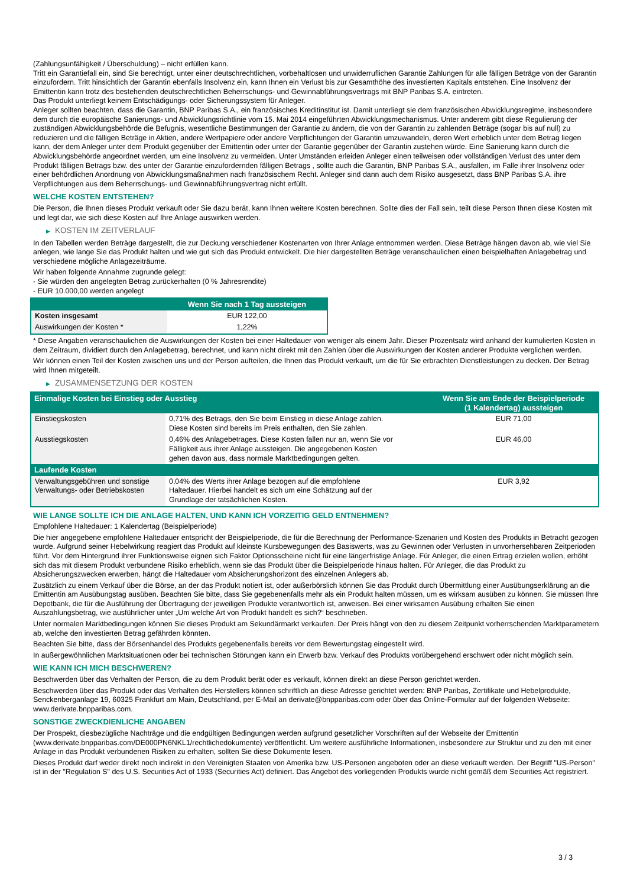(Zahlungsunfähigkeit / Überschuldung) – nicht erfüllen kann.
Tritt ein Garantiefall ein, sind Sie berechtigt, unter einer deutschrechtlichen, vorbehaltlosen und unwiderruflichen Garantie Zahlungen für alle fälligen Beträge von der Garantin einzufordern. Tritt hinsichtlich der Garantin ebenfalls Insolvenz ein, kann Ihnen ein Verlust bis zur Gesamthöhe des investierten Kapitals entstehen. Eine Insolvenz der Emittentin kann trotz des bestehenden deutschrechtlichen Beherrschungs- und Gewinnabführungsvertrags mit BNP Paribas S.A. eintreten.
Das Produkt unterliegt keinem Entschädigungs- oder Sicherungssystem für Anleger.
Anleger sollten beachten, dass die Garantin, BNP Paribas S.A., ein französisches Kreditinstitut ist. Damit unterliegt sie dem französischen Abwicklungsregime, insbesondere dem durch die europäische Sanierungs- und Abwicklungsrichtlinie vom 15. Mai 2014 eingeführten Abwicklungsmechanismus. Unter anderem gibt diese Regulierung der zuständigen Abwicklungsbehörde die Befugnis, wesentliche Bestimmungen der Garantie zu ändern, die von der Garantin zu zahlenden Beträge (sogar bis auf null) zu reduzieren und die fälligen Beträge in Aktien, andere Wertpapiere oder andere Verpflichtungen der Garantin umzuwandeln, deren Wert erheblich unter dem Betrag liegen kann, der dem Anleger unter dem Produkt gegenüber der Emittentin oder unter der Garantie gegenüber der Garantin zustehen würde. Eine Sanierung kann durch die Abwicklungsbehörde angeordnet werden, um eine Insolvenz zu vermeiden. Unter Umständen erleiden Anleger einen teilweisen oder vollständigen Verlust des unter dem Produkt fälligen Betrags bzw. des unter der Garantie einzufordernden fälligen Betrags , sollte auch die Garantin, BNP Paribas S.A., ausfallen, im Falle ihrer Insolvenz oder einer behördlichen Anordnung von Abwicklungsmaßnahmen nach französischem Recht. Anleger sind dann auch dem Risiko ausgesetzt, dass BNP Paribas S.A. ihre Verpflichtungen aus dem Beherrschungs- und Gewinnabführungsvertrag nicht erfüllt.
WELCHE KOSTEN ENTSTEHEN?
Die Person, die Ihnen dieses Produkt verkauft oder Sie dazu berät, kann Ihnen weitere Kosten berechnen. Sollte dies der Fall sein, teilt diese Person Ihnen diese Kosten mit und legt dar, wie sich diese Kosten auf Ihre Anlage auswirken werden.
▶ KOSTEN IM ZEITVERLAUF
In den Tabellen werden Beträge dargestellt, die zur Deckung verschiedener Kostenarten von Ihrer Anlage entnommen werden. Diese Beträge hängen davon ab, wie viel Sie anlegen, wie lange Sie das Produkt halten und wie gut sich das Produkt entwickelt. Die hier dargestellten Beträge veranschaulichen einen beispielhaften Anlagebetrag und verschiedene mögliche Anlagezeiträume.
Wir haben folgende Annahme zugrunde gelegt:
- Sie würden den angelegten Betrag zurückerhalten (0 % Jahresrendite)
- EUR 10.000,00 werden angelegt
| | Wenn Sie nach 1 Tag aussteigen |
| --- | --- |
| Kosten insgesamt | EUR 122,00 |
| Auswirkungen der Kosten * | 1,22% |
* Diese Angaben veranschaulichen die Auswirkungen der Kosten bei einer Haltedauer von weniger als einem Jahr. Dieser Prozentsatz wird anhand der kumulierten Kosten in dem Zeitraum, dividiert durch den Anlagebetrag, berechnet, und kann nicht direkt mit den Zahlen über die Auswirkungen der Kosten anderer Produkte verglichen werden.
Wir können einen Teil der Kosten zwischen uns und der Person aufteilen, die Ihnen das Produkt verkauft, um die für Sie erbrachten Dienstleistungen zu decken. Der Betrag wird Ihnen mitgeteilt.
▶ ZUSAMMENSETZUNG DER KOSTEN
| Einmalige Kosten bei Einstieg oder Ausstieg | | Wenn Sie am Ende der Beispielperiode (1 Kalendertag) aussteigen |
| --- | --- | --- |
| Einstiegskosten | 0,71% des Betrags, den Sie beim Einstieg in diese Anlage zahlen. Diese Kosten sind bereits im Preis enthalten, den Sie zahlen. | EUR 71,00 |
| Ausstiegskosten | 0,46% des Anlagebetrages. Diese Kosten fallen nur an, wenn Sie vor Fälligkeit aus ihrer Anlage aussteigen. Die angegebenen Kosten gehen davon aus, dass normale Marktbedingungen gelten. | EUR 46,00 |
| Laufende Kosten | | |
| Verwaltungsgebühren und sonstige Verwaltungs- oder Betriebskosten | 0,04% des Werts ihrer Anlage bezogen auf die empfohlene Haltedauer. Hierbei handelt es sich um eine Schätzung auf der Grundlage der tatsächlichen Kosten. | EUR 3,92 |
WIE LANGE SOLLTE ICH DIE ANLAGE HALTEN, UND KANN ICH VORZEITIG GELD ENTNEHMEN?
Empfohlene Haltedauer: 1 Kalendertag (Beispielperiode)
Die hier angegebene empfohlene Haltedauer entspricht der Beispielperiode, die für die Berechnung der Performance-Szenarien und Kosten des Produkts in Betracht gezogen wurde. Aufgrund seiner Hebelwirkung reagiert das Produkt auf kleinste Kursbewegungen des Basiswerts, was zu Gewinnen oder Verlusten in unvorhersehbaren Zeitperioden führt. Vor dem Hintergrund ihrer Funktionsweise eignen sich Faktor Optionsscheine nicht für eine längerfristige Anlage. Für Anleger, die einen Ertrag erzielen wollen, erhöht sich das mit diesem Produkt verbundene Risiko erheblich, wenn sie das Produkt über die Beispielperiode hinaus halten. Für Anleger, die das Produkt zu Absicherungszwecken erwerben, hängt die Haltedauer vom Absicherungshorizont des einzelnen Anlegers ab.
Zusätzlich zu einem Verkauf über die Börse, an der das Produkt notiert ist, oder außerbörslich können Sie das Produkt durch Übermittlung einer Ausübungserklärung an die Emittentin am Ausübungstag ausüben. Beachten Sie bitte, dass Sie gegebenenfalls mehr als ein Produkt halten müssen, um es wirksam ausüben zu können. Sie müssen Ihre Depotbank, die für die Ausführung der Übertragung der jeweiligen Produkte verantwortlich ist, anweisen. Bei einer wirksamen Ausübung erhalten Sie einen Auszahlungsbetrag, wie ausführlicher unter „Um welche Art von Produkt handelt es sich?“ beschrieben.
Unter normalen Marktbedingungen können Sie dieses Produkt am Sekundärmarkt verkaufen. Der Preis hängt von den zu diesem Zeitpunkt vorherrschenden Marktparametern ab, welche den investierten Betrag gefährden könnten.
Beachten Sie bitte, dass der Börsenhandel des Produkts gegebenenfalls bereits vor dem Bewertungstag eingestellt wird.
In außergewöhnlichen Marktsituationen oder bei technischen Störungen kann ein Erwerb bzw. Verkauf des Produkts vorübergehend erschwert oder nicht möglich sein.
WIE KANN ICH MICH BESCHWEREN?
Beschwerden über das Verhalten der Person, die zu dem Produkt berät oder es verkauft, können direkt an diese Person gerichtet werden.
Beschwerden über das Produkt oder das Verhalten des Herstellers können schriftlich an diese Adresse gerichtet werden: BNP Paribas, Zertifikate und Hebelprodukte, Senckenberganlage 19, 60325 Frankfurt am Main, Deutschland, per E-Mail an derivate@bnpparibas.com oder über das Online-Formular auf der folgenden Webseite: www.derivate.bnpparibas.com.
SONSTIGE ZWECKDIENLICHE ANGABEN
Der Prospekt, diesbezügliche Nachträge und die endgültigen Bedingungen werden aufgrund gesetzlicher Vorschriften auf der Webseite der Emittentin (www.derivate.bnpparibas.com/DE000PN6NKL1/rechtlichedokumente) veröffentlicht. Um weitere ausführliche Informationen, insbesondere zur Struktur und zu den mit einer Anlage in das Produkt verbundenen Risiken zu erhalten, sollten Sie diese Dokumente lesen.
Dieses Produkt darf weder direkt noch indirekt in den Vereinigten Staaten von Amerika bzw. US-Personen angeboten oder an diese verkauft werden. Der Begriff "US-Person" ist in der "Regulation S" des U.S. Securities Act of 1933 (Securities Act) definiert. Das Angebot des vorliegenden Produkts wurde nicht gemäß dem Securities Act registriert.
3 / 3